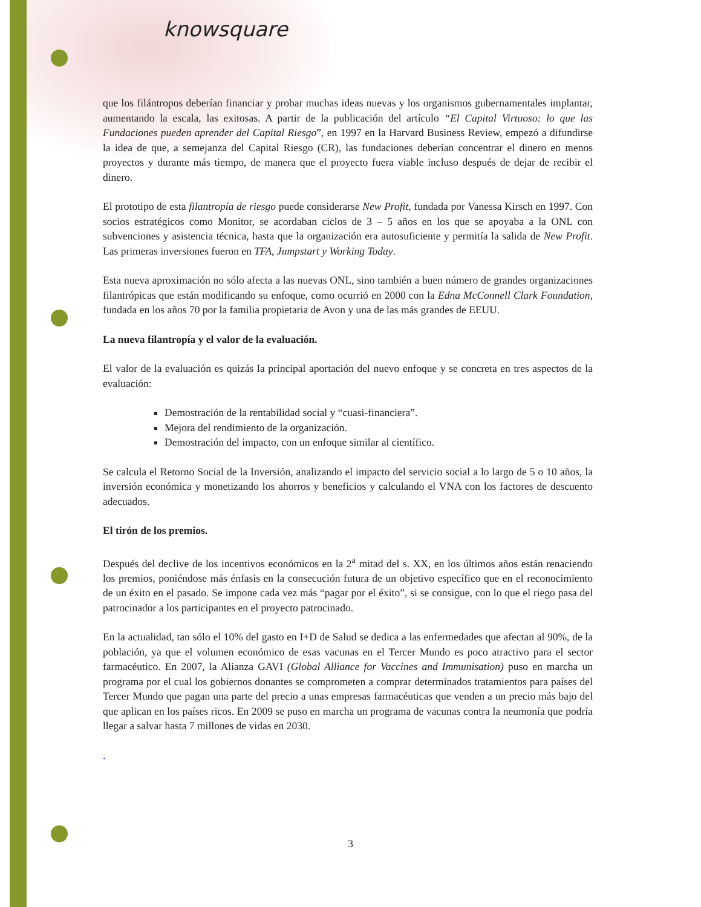knowsquare
que los filántropos deberían financiar y probar muchas ideas nuevas y los organismos gubernamentales implantar, aumentando la escala, las exitosas. A partir de la publicación del artículo “El Capital Virtuoso: lo que las Fundaciones pueden aprender del Capital Riesgo”, en 1997 en la Harvard Business Review, empezó a difundirse la idea de que, a semejanza del Capital Riesgo (CR), las fundaciones deberían concentrar el dinero en menos proyectos y durante más tiempo, de manera que el proyecto fuera viable incluso después de dejar de recibir el dinero.
El prototipo de esta filantropía de riesgo puede considerarse New Profit, fundada por Vanessa Kirsch en 1997. Con socios estratégicos como Monitor, se acordaban ciclos de 3 – 5 años en los que se apoyaba a la ONL con subvenciones y asistencia técnica, hasta que la organización era autosuficiente y permitía la salida de New Profit. Las primeras inversiones fueron en TFA, Jumpstart y Working Today.
Esta nueva aproximación no sólo afecta a las nuevas ONL, sino también a buen número de grandes organizaciones filantrópicas que están modificando su enfoque, como ocurrió en 2000 con la Edna McConnell Clark Foundation, fundada en los años 70 por la familia propietaria de Avon y una de las más grandes de EEUU.
La nueva filantropía y el valor de la evaluación.
El valor de la evaluación es quizás la principal aportación del nuevo enfoque y se concreta en tres aspectos de la evaluación:
Demostración de la rentabilidad social y “cuasi-financiera”.
Mejora del rendimiento de la organización.
Demostración del impacto, con un enfoque similar al científico.
Se calcula el Retorno Social de la Inversión, analizando el impacto del servicio social a lo largo de 5 o 10 años, la inversión económica y monetizando los ahorros y beneficios y calculando el VNA con los factores de descuento adecuados.
El tirón de los premios.
Después del declive de los incentivos económicos en la 2<sup>a</sup> mitad del s. XX, en los últimos años están renaciendo los premios, poniéndose más énfasis en la consecución futura de un objetivo específico que en el reconocimiento de un éxito en el pasado. Se impone cada vez más “pagar por el éxito”, si se consigue, con lo que el riego pasa del patrocinador a los participantes en el proyecto patrocinado.
En la actualidad, tan sólo el 10% del gasto en I+D de Salud se dedica a las enfermedades que afectan al 90%, de la población, ya que el volumen económico de esas vacunas en el Tercer Mundo es poco atractivo para el sector farmacéutico. En 2007, la Alianza GAVI (Global Alliance for Vaccines and Immunisation) puso en marcha un programa por el cual los gobiernos donantes se comprometen a comprar determinados tratamientos para países del Tercer Mundo que pagan una parte del precio a unas empresas farmacéuticas que venden a un precio más bajo del que aplican en los países ricos. En 2009 se puso en marcha un programa de vacunas contra la neumonía que podría llegar a salvar hasta 7 millones de vidas en 2030.
.
3